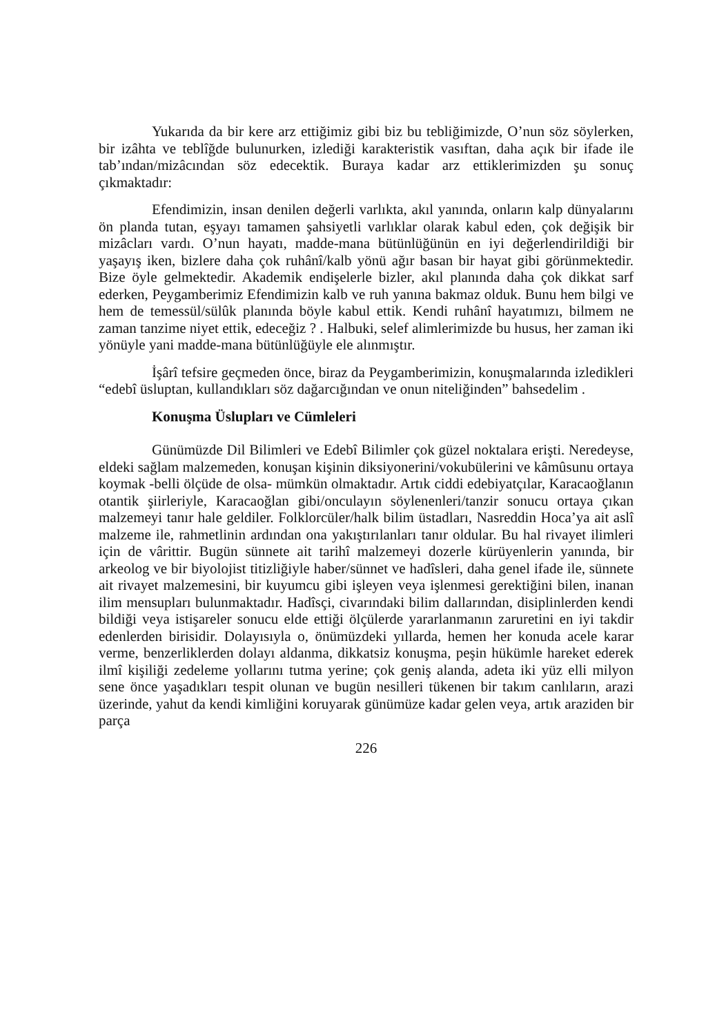Yukarıda da bir kere arz ettiğimiz gibi biz bu tebliğimizde, O’nun söz söylerken, bir izâhta ve teblîğde bulunurken, izlediği karakteristik vasıftan, daha açık bir ifade ile tab’ından/mizâcından söz edecektik. Buraya kadar arz ettiklerimizden şu sonuç çıkmaktadır:
Efendimizin, insan denilen değerli varlıkta, akıl yanında, onların kalp dünyalarını ön planda tutan, eşyayı tamamen şahsiyetli varlıklar olarak kabul eden, çok değişik bir mizâcları vardı. O’nun hayatı, madde-mana bütünlüğünün en iyi değerlendirildiği bir yaşayış iken, bizlere daha çok ruhânî/kalb yönü ağır basan bir hayat gibi görünmektedir. Bize öyle gelmektedir. Akademik endişelerle bizler, akıl planında daha çok dikkat sarf ederken, Peygamberimiz Efendimizin kalb ve ruh yanına bakmaz olduk. Bunu hem bilgi ve hem de temessül/sülûk planında böyle kabul ettik. Kendi ruhânî hayatımızı, bilmem ne zaman tanzime niyet ettik, edeceğiz ? . Halbuki, selef alimlerimizde bu husus, her zaman iki yönüyle yani madde-mana bütünlüğüyle ele alınmıştır.
İşârî tefsire geçmeden önce, biraz da Peygamberimizin, konuşmalarında izledikleri “edebî üsluptan, kullandıkları söz dağarcığından ve onun niteliğinden” bahsedelim .
Konuşma Üslupları ve Cümleleri
Günümüzde Dil Bilimleri ve Edebî Bilimler çok güzel noktalara erişti. Neredeyse, eldeki sağlam malzemeden, konuşan kişinin diksiyonerini/vokubülerini ve kâmûsunu ortaya koymak -belli ölçüde de olsa- mümkün olmaktadır. Artık ciddi edebiyatçılar, Karacaoğlanın otantik şiirleriyle, Karacaoğlan gibi/onculayın söylenenleri/tanzir sonucu ortaya çıkan malzemeyi tanır hale geldiler. Folklorcüler/halk bilim üstadları, Nasreddin Hoca’ya ait aslî malzeme ile, rahmetlinin ardından ona yakıştırılanları tanır oldular. Bu hal rivayet ilimleri için de vârittir. Bugün sünnete ait tarihî malzemeyi dozerle kürüyenlerin yanında, bir arkeolog ve bir biyolojist titizliğiyle haber/sünnet ve hadîsleri, daha genel ifade ile, sünnete ait rivayet malzemesini, bir kuyumcu gibi işleyen veya işlenmesi gerektiğini bilen, inanan ilim mensupları bulunmaktadır. Hadîsçi, civarındaki bilim dallarından, disiplinlerden kendi bildiği veya istişareler sonucu elde ettiği ölçülerde yararlanmanın zaruretini en iyi takdir edenlerden birisidir. Dolayısıyla o, önümüzdeki yıllarda, hemen her konuda acele karar verme, benzerliklerden dolayı aldanma, dikkatsiz konuşma, peşin hükümle hareket ederek ilmî kişiliği zedeleme yollarını tutma yerine; çok geniş alanda, adeta iki yüz elli milyon sene önce yaşadıkları tespit olunan ve bugün nesilleri tükenen bir takım canlıların, arazi üzerinde, yahut da kendi kimliğini koruyarak günümüze kadar gelen veya, artık araziden bir parça
226